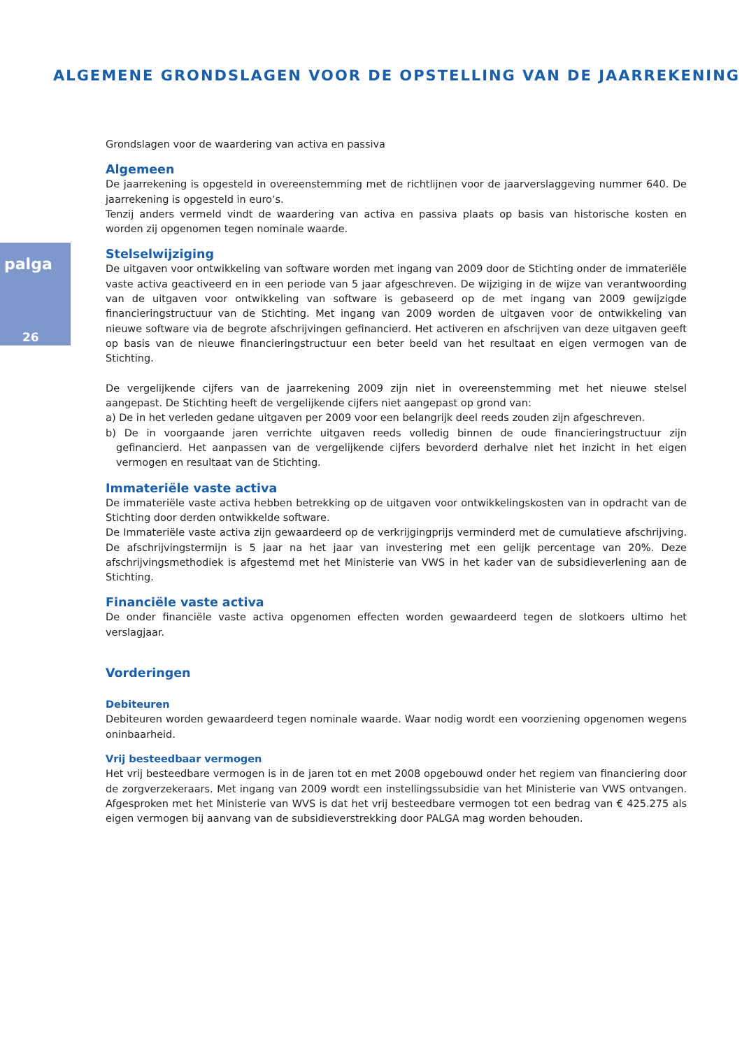ALGEMENE GRONDSLAGEN VOOR DE OPSTELLING VAN DE JAARREKENING
palga
26
Grondslagen voor de waardering van activa en passiva
Algemeen
De jaarrekening is opgesteld in overeenstemming met de richtlijnen voor de jaarverslaggeving nummer 640. De jaarrekening is opgesteld in euro’s.
Tenzij anders vermeld vindt de waardering van activa en passiva plaats op basis van historische kosten en worden zij opgenomen tegen nominale waarde.
Stelselwijziging
De uitgaven voor ontwikkeling van software worden met ingang van 2009 door de Stichting onder de immateriële vaste activa geactiveerd en in een periode van 5 jaar afgeschreven. De wijziging in de wijze van verantwoording van de uitgaven voor ontwikkeling van software is gebaseerd op de met ingang van 2009 gewijzigde financieringstructuur van de Stichting. Met ingang van 2009 worden de uitgaven voor de ontwikkeling van nieuwe software via de begrote afschrijvingen gefinancierd. Het activeren en afschrijven van deze uitgaven geeft op basis van de nieuwe financieringstructuur een beter beeld van het resultaat en eigen vermogen van de Stichting.
De vergelijkende cijfers van de jaarrekening 2009 zijn niet in overeenstemming met het nieuwe stelsel aangepast. De Stichting heeft de vergelijkende cijfers niet aangepast op grond van:
a) De in het verleden gedane uitgaven per 2009 voor een belangrijk deel reeds zouden zijn afgeschreven.
b) De in voorgaande jaren verrichte uitgaven reeds volledig binnen de oude financieringstructuur zijn gefinancierd. Het aanpassen van de vergelijkende cijfers bevorderd derhalve niet het inzicht in het eigen vermogen en resultaat van de Stichting.
Immateriële vaste activa
De immateriële vaste activa hebben betrekking op de uitgaven voor ontwikkelingskosten van in opdracht van de Stichting door derden ontwikkelde software.
De Immateriële vaste activa zijn gewaardeerd op de verkrijgingprijs verminderd met de cumulatieve afschrijving. De afschrijvingstermijn is 5 jaar na het jaar van investering met een gelijk percentage van 20%. Deze afschrijvingsmethodiek is afgestemd met het Ministerie van VWS in het kader van de subsidieverlening aan de Stichting.
Financiële vaste activa
De onder financiële vaste activa opgenomen effecten worden gewaardeerd tegen de slotkoers ultimo het verslagjaar.
Vorderingen
Debiteuren
Debiteuren worden gewaardeerd tegen nominale waarde. Waar nodig wordt een voorziening opgenomen wegens oninbaarheid.
Vrij besteedbaar vermogen
Het vrij besteedbare vermogen is in de jaren tot en met 2008 opgebouwd onder het regiem van financiering door de zorgverzekeraars. Met ingang van 2009 wordt een instellingssubsidie van het Ministerie van VWS ontvangen. Afgesproken met het Ministerie van WVS is dat het vrij besteedbare vermogen tot een bedrag van € 425.275 als eigen vermogen bij aanvang van de subsidieverstrekking door PALGA mag worden behouden.